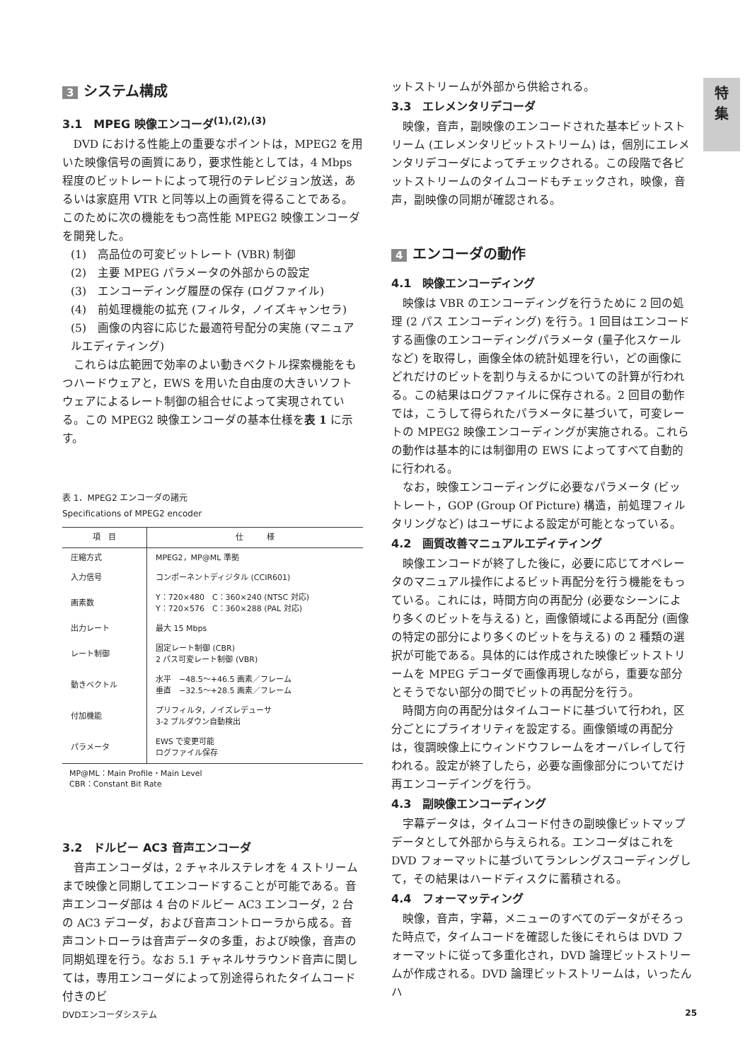特
集
3 システム構成
3.1　MPEG 映像エンコーダ<sup>(1),(2),(3)</sup>
DVD における性能上の重要なポイントは，MPEG2 を用いた映像信号の画質にあり，要求性能としては，4 Mbps 程度のビットレートによって現行のテレビジョン放送，あるいは家庭用 VTR と同等以上の画質を得ることである。このために次の機能をもつ高性能 MPEG2 映像エンコーダを開発した。
(1)　高品位の可変ビットレート (VBR) 制御
(2)　主要 MPEG パラメータの外部からの設定
(3)　エンコーディング履歴の保存 (ログファイル)
(4)　前処理機能の拡充 (フィルタ，ノイズキャンセラ)
(5)　画像の内容に応じた最適符号配分の実施 (マニュアルエディティング)
これらは広範囲で効率のよい動きベクトル探索機能をもつハードウェアと，EWS を用いた自由度の大きいソフトウェアによるレート制御の組合せによって実現されている。この MPEG2 映像エンコーダの基本仕様を表 1 に示す。
表 1．MPEG2 エンコーダの諸元
Specifications of MPEG2 encoder
| 項 目 | 仕 様 |
| --- | --- |
| 圧縮方式 | MPEG2，MP@ML 準拠 |
| 入力信号 | コンポーネントディジタル (CCIR601) |
| 画素数 | Y：720×480 C：360×240 (NTSC 対応) Y：720×576 C：360×288 (PAL 対応) |
| 出力レート | 最大 15 Mbps |
| レート制御 | 固定レート制御 (CBR) 2 パス可変レート制御 (VBR) |
| 動きベクトル | 水平 −48.5〜+46.5 画素／フレーム 垂直 −32.5〜+28.5 画素／フレーム |
| 付加機能 | プリフィルタ，ノイズレデューサ 3-2 プルダウン自動検出 |
| パラメータ | EWS で変更可能 ログファイル保存 |
MP@ML：Main Profile・Main Level
CBR：Constant Bit Rate
3.2　ドルビー AC3 音声エンコーダ
音声エンコーダは，2 チャネルステレオを 4 ストリームまで映像と同期してエンコードすることが可能である。音声エンコーダ部は 4 台のドルビー AC3 エンコーダ，2 台の AC3 デコーダ，および音声コントローラから成る。音声コントローラは音声データの多重，および映像，音声の同期処理を行う。なお 5.1 チャネルサラウンド音声に関しては，専用エンコーダによって別途得られたタイムコード付きのビ
ットストリームが外部から供給される。
3.3　エレメンタリデコーダ
映像，音声，副映像のエンコードされた基本ビットストリーム (エレメンタリビットストリーム) は，個別にエレメンタリデコーダによってチェックされる。この段階で各ビットストリームのタイムコードもチェックされ，映像，音声，副映像の同期が確認される。
4 エンコーダの動作
4.1　映像エンコーディング
映像は VBR のエンコーディングを行うために 2 回の処理 (2 パス エンコーディング) を行う。1 回目はエンコードする画像のエンコーディングパラメータ (量子化スケールなど) を取得し，画像全体の統計処理を行い，どの画像にどれだけのビットを割り与えるかについての計算が行われる。この結果はログファイルに保存される。2 回目の動作では，こうして得られたパラメータに基づいて，可変レートの MPEG2 映像エンコーディングが実施される。これらの動作は基本的には制御用の EWS によってすべて自動的に行われる。
なお，映像エンコーディングに必要なパラメータ (ビットレート，GOP (Group Of Picture) 構造，前処理フィルタリングなど) はユーザによる設定が可能となっている。
4.2　画質改善マニュアルエディティング
映像エンコードが終了した後に，必要に応じてオペレータのマニュアル操作によるビット再配分を行う機能をもっている。これには，時間方向の再配分 (必要なシーンにより多くのビットを与える) と，画像領域による再配分 (画像の特定の部分により多くのビットを与える) の 2 種類の選択が可能である。具体的には作成された映像ビットストリームを MPEG デコーダで画像再現しながら，重要な部分とそうでない部分の間でビットの再配分を行う。
時間方向の再配分はタイムコードに基づいて行われ，区分ごとにプライオリティを設定する。画像領域の再配分は，復調映像上にウィンドウフレームをオーバレイして行われる。設定が終了したら，必要な画像部分についてだけ再エンコーデイングを行う。
4.3　副映像エンコーディング
字幕データは，タイムコード付きの副映像ビットマップデータとして外部から与えられる。エンコーダはこれを DVD フォーマットに基づいてランレングスコーディングして，その結果はハードディスクに蓄積される。
4.4　フォーマッティング
映像，音声，字幕，メニューのすべてのデータがそろった時点で，タイムコードを確認した後にそれらは DVD フォーマットに従って多重化され，DVD 論理ビットストリームが作成される。DVD 論理ビットストリームは，いったんハ
DVDエンコーダシステム 25